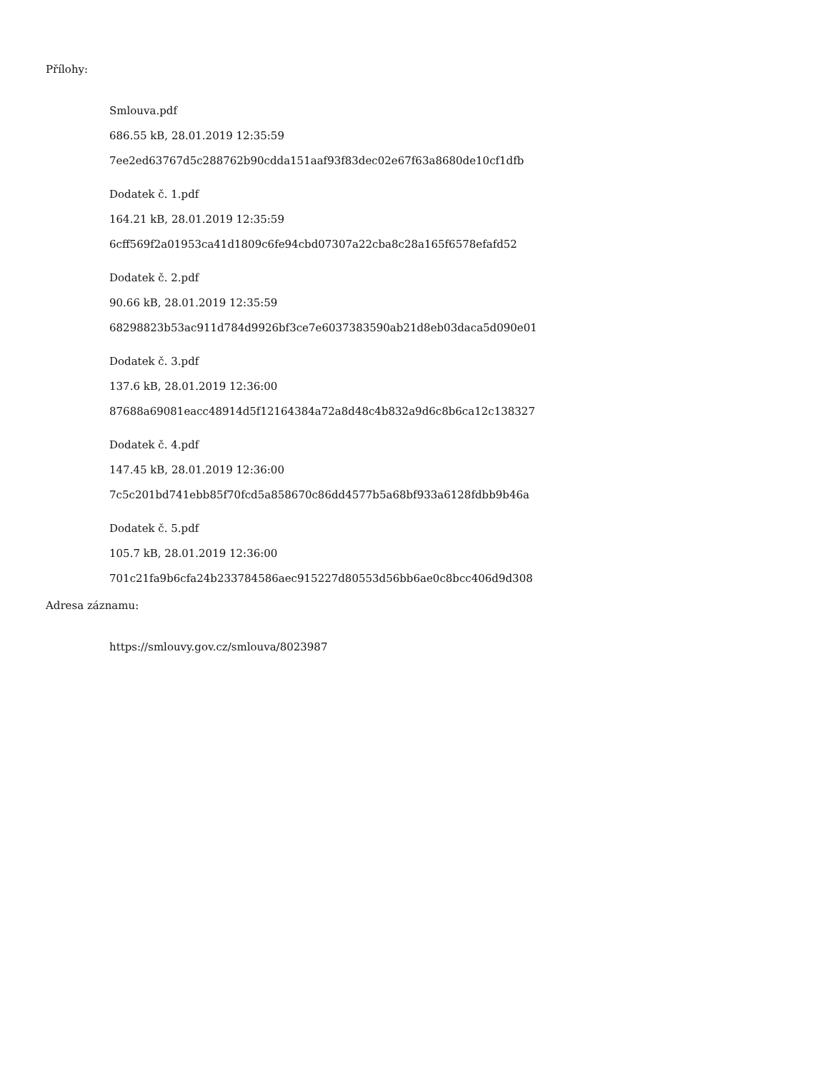Přílohy:
Smlouva.pdf
686.55 kB, 28.01.2019 12:35:59
7ee2ed63767d5c288762b90cdda151aaf93f83dec02e67f63a8680de10cf1dfb
Dodatek č. 1.pdf
164.21 kB, 28.01.2019 12:35:59
6cff569f2a01953ca41d1809c6fe94cbd07307a22cba8c28a165f6578efafd52
Dodatek č. 2.pdf
90.66 kB, 28.01.2019 12:35:59
68298823b53ac911d784d9926bf3ce7e6037383590ab21d8eb03daca5d090e01
Dodatek č. 3.pdf
137.6 kB, 28.01.2019 12:36:00
87688a69081eacc48914d5f12164384a72a8d48c4b832a9d6c8b6ca12c138327
Dodatek č. 4.pdf
147.45 kB, 28.01.2019 12:36:00
7c5c201bd741ebb85f70fcd5a858670c86dd4577b5a68bf933a6128fdbb9b46a
Dodatek č. 5.pdf
105.7 kB, 28.01.2019 12:36:00
701c21fa9b6cfa24b233784586aec915227d80553d56bb6ae0c8bcc406d9d308
Adresa záznamu:
https://smlouvy.gov.cz/smlouva/8023987